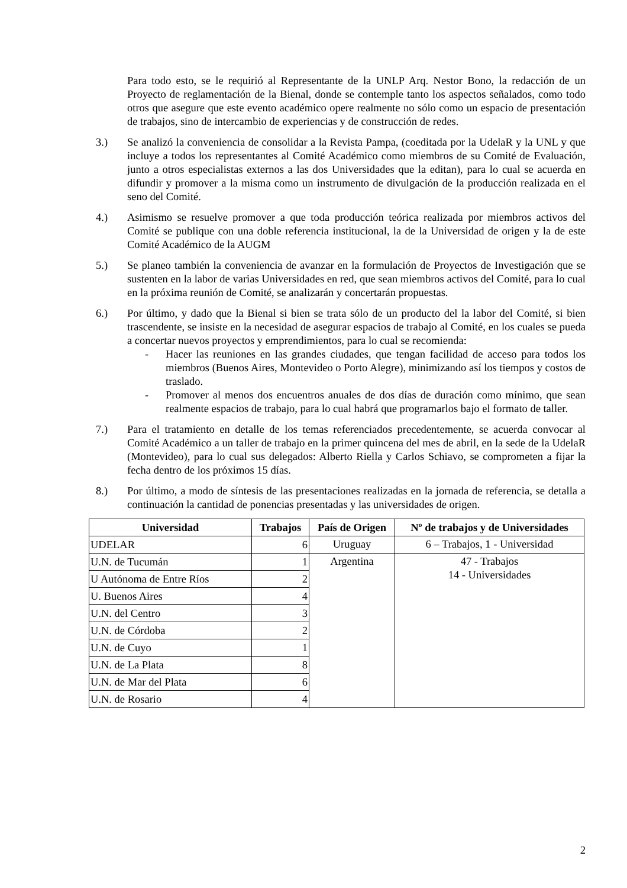Para todo esto, se le requirió al Representante de la UNLP Arq. Nestor Bono, la redacción de un Proyecto de reglamentación de la Bienal, donde se contemple tanto los aspectos señalados, como todo otros que asegure que este evento académico opere realmente no sólo como un espacio de presentación de trabajos, sino de intercambio de experiencias y de construcción de redes.
3.) Se analizó la conveniencia de consolidar a la Revista Pampa, (coeditada por la UdelaR y la UNL y que incluye a todos los representantes al Comité Académico como miembros de su Comité de Evaluación, junto a otros especialistas externos a las dos Universidades que la editan), para lo cual se acuerda en difundir y promover a la misma como un instrumento de divulgación de la producción realizada en el seno del Comité.
4.) Asimismo se resuelve promover a que toda producción teórica realizada por miembros activos del Comité se publique con una doble referencia institucional, la de la Universidad de origen y la de este Comité Académico de la AUGM
5.) Se planeo también la conveniencia de avanzar en la formulación de Proyectos de Investigación que se sustenten en la labor de varias Universidades en red, que sean miembros activos del Comité, para lo cual en la próxima reunión de Comité, se analizarán y concertarán propuestas.
6.) Por último, y dado que la Bienal si bien se trata sólo de un producto del la labor del Comité, si bien trascendente, se insiste en la necesidad de asegurar espacios de trabajo al Comité, en los cuales se pueda a concertar nuevos proyectos y emprendimientos, para lo cual se recomienda:
- Hacer las reuniones en las grandes ciudades, que tengan facilidad de acceso para todos los miembros (Buenos Aires, Montevideo o Porto Alegre), minimizando así los tiempos y costos de traslado.
- Promover al menos dos encuentros anuales de dos días de duración como mínimo, que sean realmente espacios de trabajo, para lo cual habrá que programarlos bajo el formato de taller.
7.) Para el tratamiento en detalle de los temas referenciados precedentemente, se acuerda convocar al Comité Académico a un taller de trabajo en la primer quincena del mes de abril, en la sede de la UdelaR (Montevideo), para lo cual sus delegados: Alberto Riella y Carlos Schiavo, se comprometen a fijar la fecha dentro de los próximos 15 días.
8.) Por último, a modo de síntesis de las presentaciones realizadas en la jornada de referencia, se detalla a continuación la cantidad de ponencias presentadas y las universidades de origen.
| Universidad | Trabajos | País de Origen | Nº de trabajos y de Universidades |
| --- | --- | --- | --- |
| UDELAR | 6 | Uruguay | 6 – Trabajos, 1 - Universidad |
| U.N. de Tucumán | 1 | Argentina | 47 - Trabajos 14 - Universidades |
| U Autónoma de Entre Ríos | 2 | | |
| U. Buenos Aires | 4 | | |
| U.N. del Centro | 3 | | |
| U.N. de Córdoba | 2 | | |
| U.N. de Cuyo | 1 | | |
| U.N. de La Plata | 8 | | |
| U.N. de Mar del Plata | 6 | | |
| U.N. de Rosario | 4 | | |
2